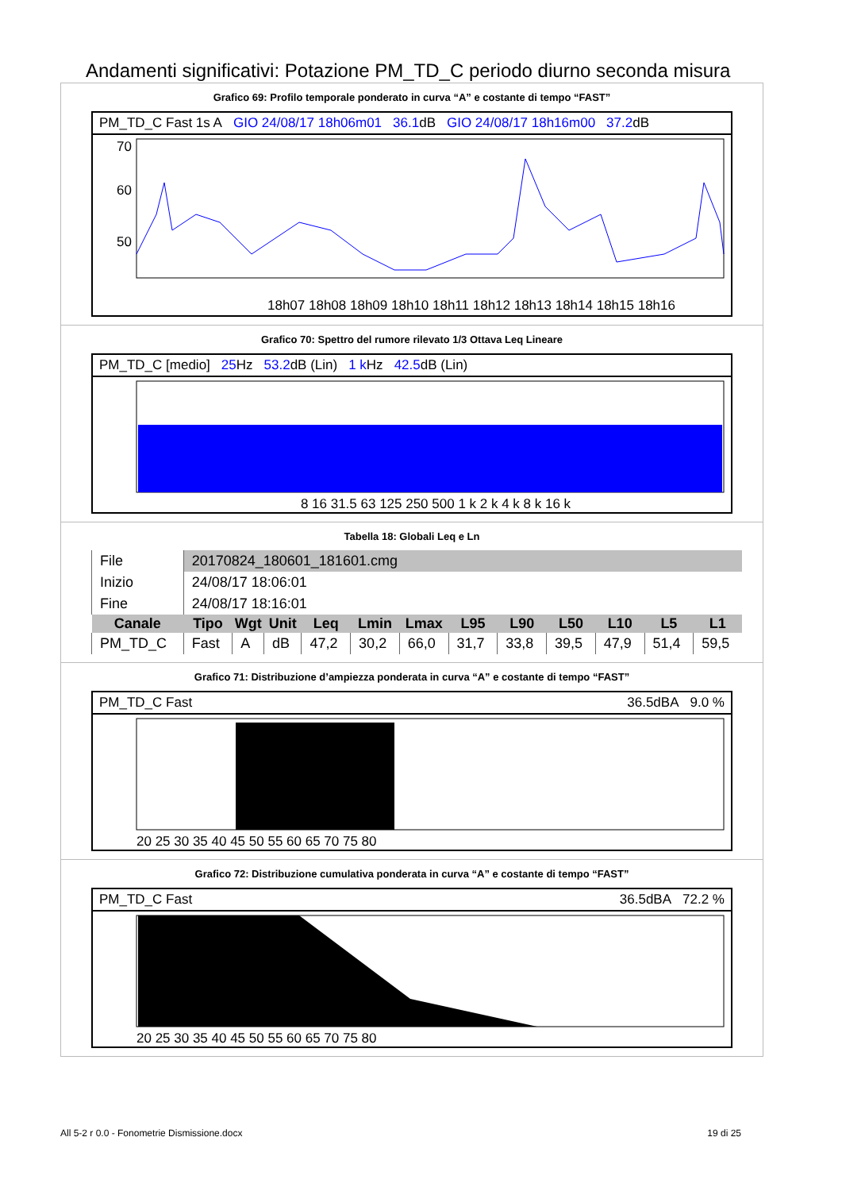Andamenti significativi: Potazione PM_TD_C periodo diurno seconda misura
Grafico 69: Profilo temporale ponderato in curva “A” e costante di tempo “FAST”
PM_TD_C Fast 1s A GIO 24/08/17 18h06m01 36.1dB GIO 24/08/17 18h16m00 37.2dB
70
60
50
30
18h07 18h08 18h09 18h10 18h11 18h12 18h13 18h14 18h15 18h16
Grafico 70: Spettro del rumore rilevato 1/3 Ottava Leq Lineare
PM_TD_C [medio] 25 Hz 53.2dB (Lin) 1 k Hz 42.5dB (Lin)
8 16 31.5 63 125 250 500 1 k 2 k 4 k 8 k 16 k
Tabella 18: Globali Leq e Ln
| File | 20170824_180601_181601.cmg | | | | | | | | | | | |
| Inizio | 24/08/17 18:06:01 | | | | | | | | | | | |
| Fine | 24/08/17 18:16:01 | | | | | | | | | | | |
| Canale | Tipo | Wgt | Unit | Leq | Lmin | Lmax | L95 | L90 | L50 | L10 | L5 | L1 |
| PM_TD_C | Fast | A | dB | 47,2 | 30,2 | 66,0 | 31,7 | 33,8 | 39,5 | 47,9 | 51,4 | 59,5 |
Grafico 71: Distribuzione d’ampiezza ponderata in curva “A” e costante di tempo “FAST”
PM_TD_C Fast 36.5dBA 9.0 %
20 25 30 35 40 45 50 55 60 65 70 75 80
Grafico 72: Distribuzione cumulativa ponderata in curva “A” e costante di tempo “FAST”
PM_TD_C Fast 36.5dBA 72.2 %
20 25 30 35 40 45 50 55 60 65 70 75 80
All 5-2 r 0.0 - Fonometrie Dismissione.docx 19 di 25